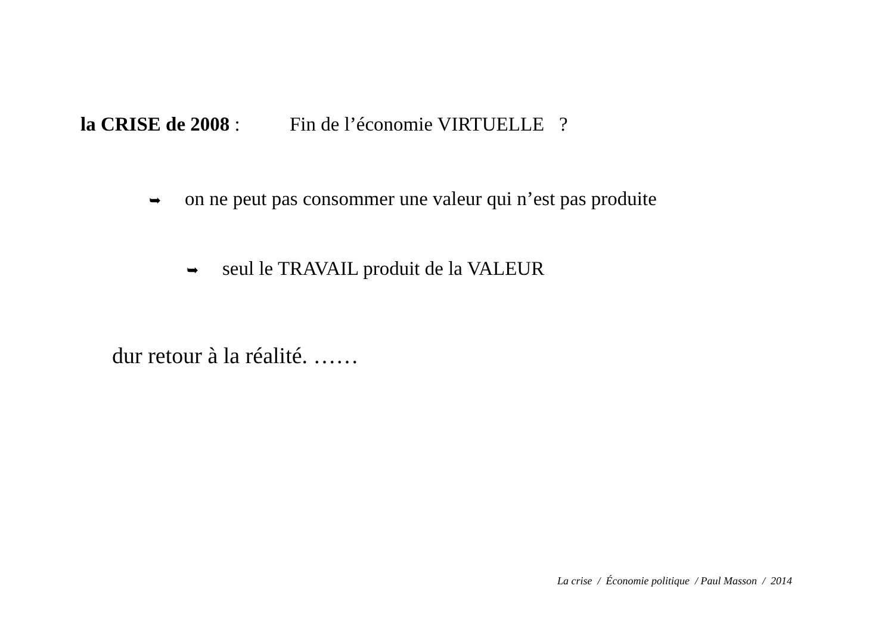la CRISE de 2008 : Fin de l’économie VIRTUELLE ?
➥ on ne peut pas consommer une valeur qui n’est pas produite
➥ seul le TRAVAIL produit de la VALEUR
dur retour à la réalité. ……
La crise / Économie politique / Paul Masson / 2014